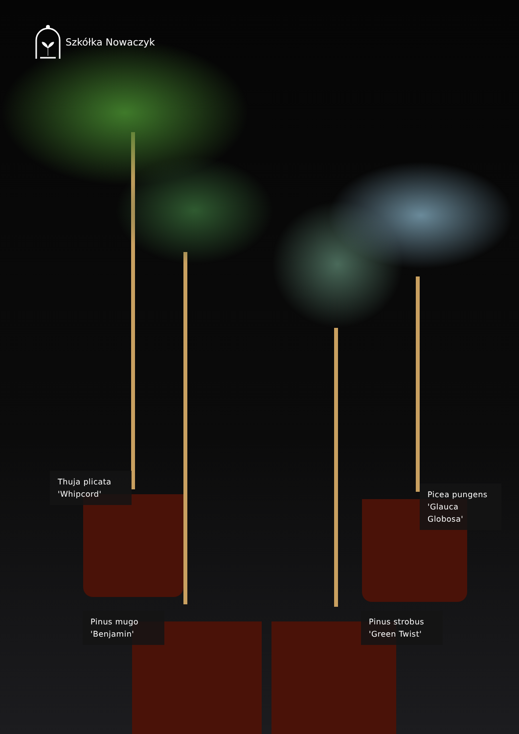Szkółka Nowaczyk
Thuja plicata
'Whipcord'
Picea pungens
'Glauca Globosa'
Pinus mugo
'Benjamin'
Pinus strobus
'Green Twist'